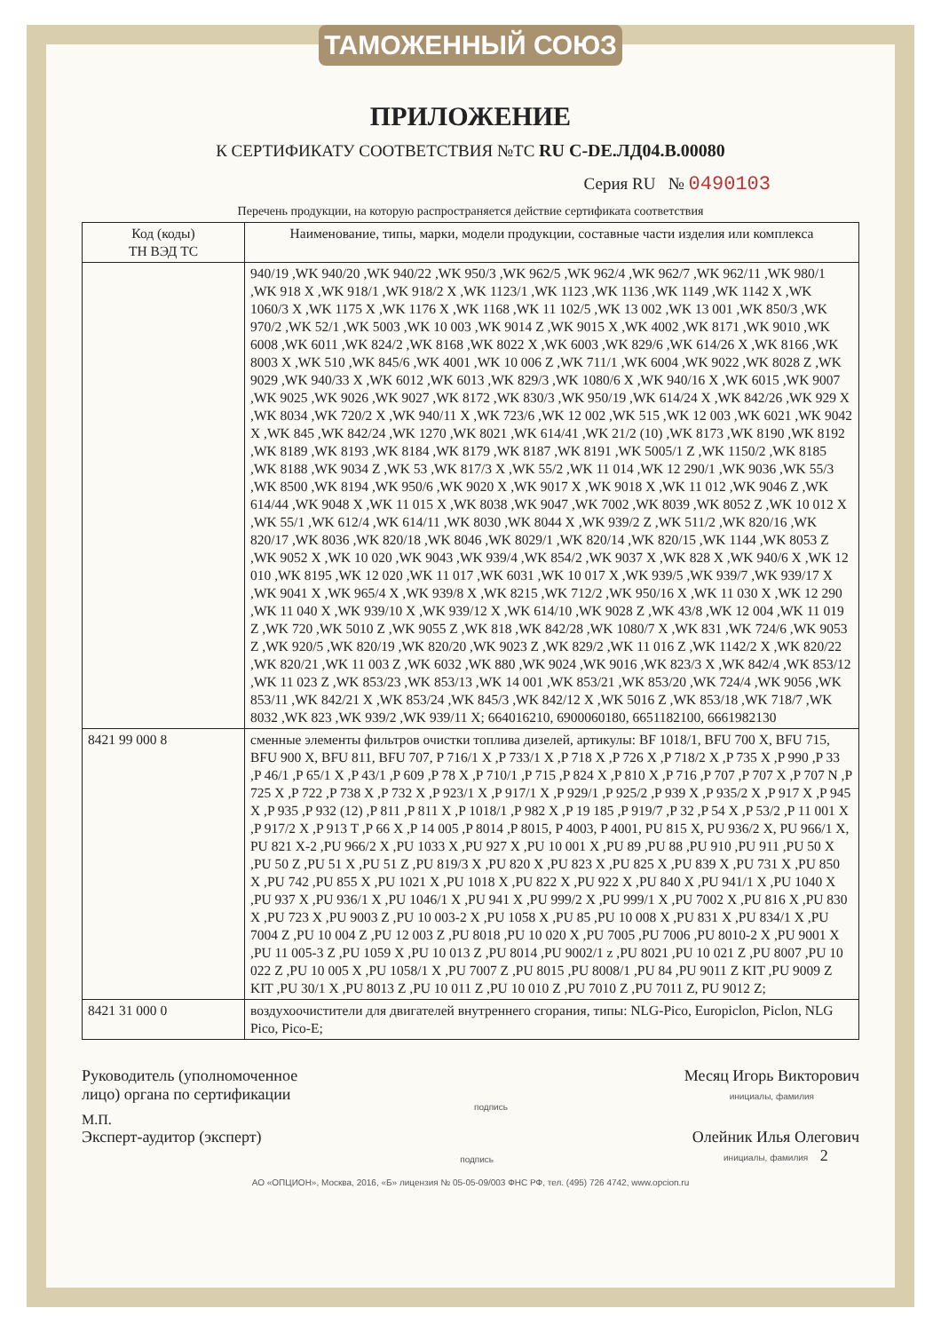ТАМОЖЕННЫЙ СОЮЗ
ПРИЛОЖЕНИЕ
К СЕРТИФИКАТУ СООТВЕТСТВИЯ №ТС RU C-DE.ЛД04.В.00080
Серия RU № 0490103
Перечень продукции, на которую распространяется действие сертификата соответствия
| Код (коды) ТН ВЭД ТС | Наименование, типы, марки, модели продукции, составные части изделия или комплекса |
| --- | --- |
| | 940/19 ,WK 940/20 ,WK 940/22 ,WK 950/3 ,WK 962/5 ,WK 962/4 ,WK 962/7 ,WK 962/11 ,WK 980/1 ,WK 918 X ,WK 918/1 ,WK 918/2 X ,WK 1123/1 ,WK 1123 ,WK 1136 ,WK 1149 ,WK 1142 X ,WK 1060/3 X ,WK 1175 X ,WK 1176 X ,WK 1168 ,WK 11 102/5 ,WK 13 002 ,WK 13 001 ,WK 850/3 ,WK 970/2 ,WK 52/1 ,WK 5003 ,WK 10 003 ,WK 9014 Z ,WK 9015 X ,WK 4002 ,WK 8171 ,WK 9010 ,WK 6008 ,WK 6011 ,WK 824/2 ,WK 8168 ,WK 8022 X ,WK 6003 ,WK 829/6 ,WK 614/26 X ,WK 8166 ,WK 8003 X ,WK 510 ,WK 845/6 ,WK 4001 ,WK 10 006 Z ,WK 711/1 ,WK 6004 ,WK 9022 ,WK 8028 Z ,WK 9029 ,WK 940/33 X ,WK 6012 ,WK 6013 ,WK 829/3 ,WK 1080/6 X ,WK 940/16 X ,WK 6015 ,WK 9007 ,WK 9025 ,WK 9026 ,WK 9027 ,WK 8172 ,WK 830/3 ,WK 950/19 ,WK 614/24 X ,WK 842/26 ,WK 929 X ,WK 8034 ,WK 720/2 X ,WK 940/11 X ,WK 723/6 ,WK 12 002 ,WK 515 ,WK 12 003 ,WK 6021 ,WK 9042 X ,WK 845 ,WK 842/24 ,WK 1270 ,WK 8021 ,WK 614/41 ,WK 21/2 (10) ,WK 8173 ,WK 8190 ,WK 8192 ,WK 8189 ,WK 8193 ,WK 8184 ,WK 8179 ,WK 8187 ,WK 8191 ,WK 5005/1 Z ,WK 1150/2 ,WK 8185 ,WK 8188 ,WK 9034 Z ,WK 53 ,WK 817/3 X ,WK 55/2 ,WK 11 014 ,WK 12 290/1 ,WK 9036 ,WK 55/3 ,WK 8500 ,WK 8194 ,WK 950/6 ,WK 9020 X ,WK 9017 X ,WK 9018 X ,WK 11 012 ,WK 9046 Z ,WK 614/44 ,WK 9048 X ,WK 11 015 X ,WK 8038 ,WK 9047 ,WK 7002 ,WK 8039 ,WK 8052 Z ,WK 10 012 X ,WK 55/1 ,WK 612/4 ,WK 614/11 ,WK 8030 ,WK 8044 X ,WK 939/2 Z ,WK 511/2 ,WK 820/16 ,WK 820/17 ,WK 8036 ,WK 820/18 ,WK 8046 ,WK 8029/1 ,WK 820/14 ,WK 820/15 ,WK 1144 ,WK 8053 Z ,WK 9052 X ,WK 10 020 ,WK 9043 ,WK 939/4 ,WK 854/2 ,WK 9037 X ,WK 828 X ,WK 940/6 X ,WK 12 010 ,WK 8195 ,WK 12 020 ,WK 11 017 ,WK 6031 ,WK 10 017 X ,WK 939/5 ,WK 939/7 ,WK 939/17 X ,WK 9041 X ,WK 965/4 X ,WK 939/8 X ,WK 8215 ,WK 712/2 ,WK 950/16 X ,WK 11 030 X ,WK 12 290 ,WK 11 040 X ,WK 939/10 X ,WK 939/12 X ,WK 614/10 ,WK 9028 Z ,WK 43/8 ,WK 12 004 ,WK 11 019 Z ,WK 720 ,WK 5010 Z ,WK 9055 Z ,WK 818 ,WK 842/28 ,WK 1080/7 X ,WK 831 ,WK 724/6 ,WK 9053 Z ,WK 920/5 ,WK 820/19 ,WK 820/20 ,WK 9023 Z ,WK 829/2 ,WK 11 016 Z ,WK 1142/2 X ,WK 820/22 ,WK 820/21 ,WK 11 003 Z ,WK 6032 ,WK 880 ,WK 9024 ,WK 9016 ,WK 823/3 X ,WK 842/4 ,WK 853/12 ,WK 11 023 Z ,WK 853/23 ,WK 853/13 ,WK 14 001 ,WK 853/21 ,WK 853/20 ,WK 724/4 ,WK 9056 ,WK 853/11 ,WK 842/21 X ,WK 853/24 ,WK 845/3 ,WK 842/12 X ,WK 5016 Z ,WK 853/18 ,WK 718/7 ,WK 8032 ,WK 823 ,WK 939/2 ,WK 939/11 X; 664016210, 6900060180, 6651182100, 6661982130 |
| 8421 99 000 8 | сменные элементы фильтров очистки топлива дизелей, артикулы: BF 1018/1, BFU 700 X, BFU 715, BFU 900 X, BFU 811, BFU 707, P 716/1 X ,P 733/1 X ,P 718 X ,P 726 X ,P 718/2 X ,P 735 X ,P 990 ,P 33 ,P 46/1 ,P 65/1 X ,P 43/1 ,P 609 ,P 78 X ,P 710/1 ,P 715 ,P 824 X ,P 810 X ,P 716 ,P 707 ,P 707 X ,P 707 N ,P 725 X ,P 722 ,P 738 X ,P 732 X ,P 923/1 X ,P 917/1 X ,P 929/1 ,P 925/2 ,P 939 X ,P 935/2 X ,P 917 X ,P 945 X ,P 935 ,P 932 (12) ,P 811 ,P 811 X ,P 1018/1 ,P 982 X ,P 19 185 ,P 919/7 ,P 32 ,P 54 X ,P 53/2 ,P 11 001 X ,P 917/2 X ,P 913 T ,P 66 X ,P 14 005 ,P 8014 ,P 8015, P 4003, P 4001, PU 815 X, PU 936/2 X, PU 966/1 X, PU 821 X-2 ,PU 966/2 X ,PU 1033 X ,PU 927 X ,PU 10 001 X ,PU 89 ,PU 88 ,PU 910 ,PU 911 ,PU 50 X ,PU 50 Z ,PU 51 X ,PU 51 Z ,PU 819/3 X ,PU 820 X ,PU 823 X ,PU 825 X ,PU 839 X ,PU 731 X ,PU 850 X ,PU 742 ,PU 855 X ,PU 1021 X ,PU 1018 X ,PU 822 X ,PU 922 X ,PU 840 X ,PU 941/1 X ,PU 1040 X ,PU 937 X ,PU 936/1 X ,PU 1046/1 X ,PU 941 X ,PU 999/2 X ,PU 999/1 X ,PU 7002 X ,PU 816 X ,PU 830 X ,PU 723 X ,PU 9003 Z ,PU 10 003-2 X ,PU 1058 X ,PU 85 ,PU 10 008 X ,PU 831 X ,PU 834/1 X ,PU 7004 Z ,PU 10 004 Z ,PU 12 003 Z ,PU 8018 ,PU 10 020 X ,PU 7005 ,PU 7006 ,PU 8010-2 X ,PU 9001 X ,PU 11 005-3 Z ,PU 1059 X ,PU 10 013 Z ,PU 8014 ,PU 9002/1 z ,PU 8021 ,PU 10 021 Z ,PU 8007 ,PU 10 022 Z ,PU 10 005 X ,PU 1058/1 X ,PU 7007 Z ,PU 8015 ,PU 8008/1 ,PU 84 ,PU 9011 Z KIT ,PU 9009 Z KIT ,PU 30/1 X ,PU 8013 Z ,PU 10 011 Z ,PU 10 010 Z ,PU 7010 Z ,PU 7011 Z, PU 9012 Z; |
| 8421 31 000 0 | воздухоочистители для двигателей внутреннего сгорания, типы: NLG-Pico, Europiclon, Piclon, NLG Pico, Pico-E; |
Руководитель (уполномоченное
лицо) органа по сертификации
подпись
Месяц Игорь Викторович
инициалы, фамилия
М.П.
Эксперт-аудитор (эксперт)
подпись
Олейник Илья Олегович
инициалы, фамилия 2
АО «ОПЦИОН», Москва, 2016, «Б» лицензия № 05-05-09/003 ФНС РФ, тел. (495) 726 4742, www.opcion.ru